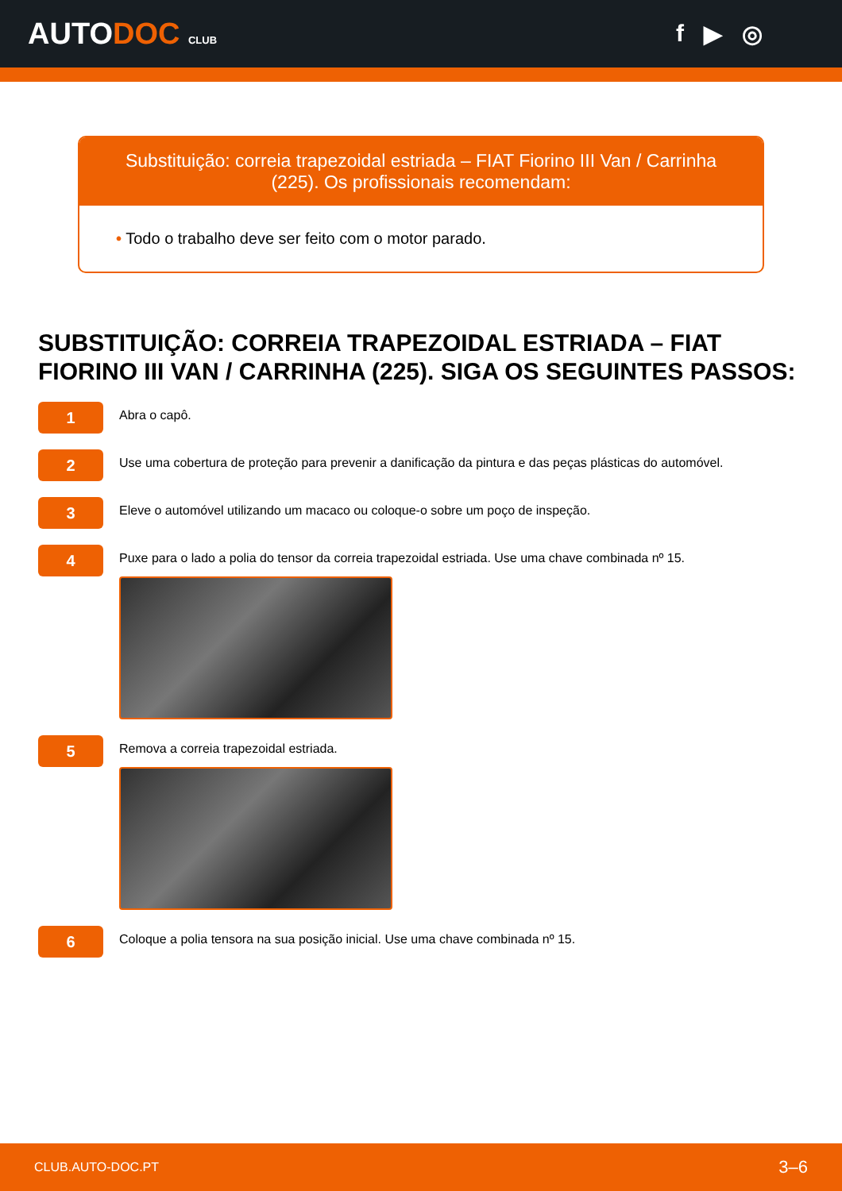AUTODOC CLUB
f ▶ ◎
Substituição: correia trapezoidal estriada – FIAT Fiorino III Van / Carrinha (225). Os profissionais recomendam:
• Todo o trabalho deve ser feito com o motor parado.
SUBSTITUIÇÃO: CORREIA TRAPEZOIDAL ESTRIADA – FIAT FIORINO III VAN / CARRINHA (225). SIGA OS SEGUINTES PASSOS:
1
Abra o capô.
2
Use uma cobertura de proteção para prevenir a danificação da pintura e das peças plásticas do automóvel.
3
Eleve o automóvel utilizando um macaco ou coloque-o sobre um poço de inspeção.
4
Puxe para o lado a polia do tensor da correia trapezoidal estriada. Use uma chave combinada nº 15.
5
Remova a correia trapezoidal estriada.
6
Coloque a polia tensora na sua posição inicial. Use uma chave combinada nº 15.
CLUB.AUTO-DOC.PT 3–6